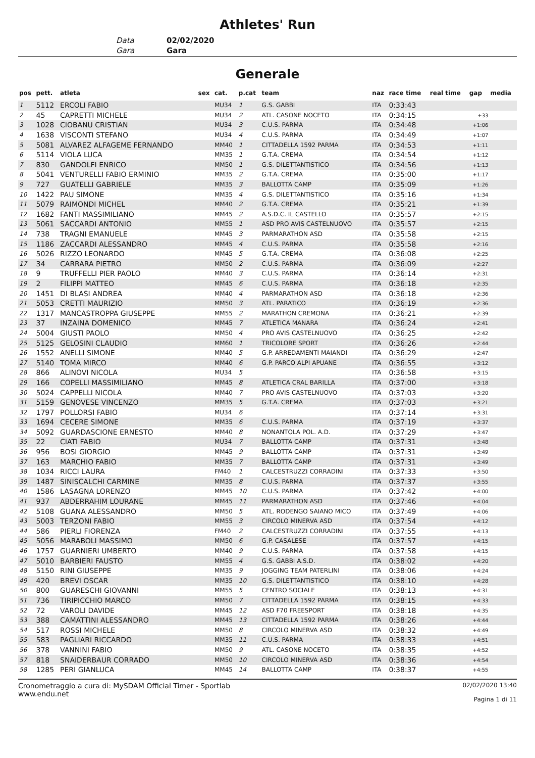Athletes' Run
Data 02/02/2020
Gara Gara
Generale
| pos | pett. | atleta | sex | cat. | p.cat | team | naz | race time | real time | gap | media |
| --- | --- | --- | --- | --- | --- | --- | --- | --- | --- | --- | --- |
| 1 | 5112 | ERCOLI FABIO | | MU34 | 1 | G.S. GABBI | ITA | 0:33:43 | | | |
| 2 | 45 | CAPRETTI MICHELE | | MU34 | 2 | ATL. CASONE NOCETO | ITA | 0:34:15 | | +33 | |
| 3 | 1028 | CIOBANU CRISTIAN | | MU34 | 3 | C.U.S. PARMA | ITA | 0:34:48 | | +1:06 | |
| 4 | 1638 | VISCONTI STEFANO | | MU34 | 4 | C.U.S. PARMA | ITA | 0:34:49 | | +1:07 | |
| 5 | 5081 | ALVAREZ ALFAGEME FERNANDO | | MM40 | 1 | CITTADELLA 1592 PARMA | ITA | 0:34:53 | | +1:11 | |
| 6 | 5114 | VIOLA LUCA | | MM35 | 1 | G.T.A. CREMA | ITA | 0:34:54 | | +1:12 | |
| 7 | 830 | GANDOLFI ENRICO | | MM50 | 1 | G.S. DILETTANTISTICO | ITA | 0:34:56 | | +1:13 | |
| 8 | 5041 | VENTURELLI FABIO ERMINIO | | MM35 | 2 | G.T.A. CREMA | ITA | 0:35:00 | | +1:17 | |
| 9 | 727 | GUATELLI GABRIELE | | MM35 | 3 | BALLOTTA CAMP | ITA | 0:35:09 | | +1:26 | |
| 10 | 1422 | PAU SIMONE | | MM35 | 4 | G.S. DILETTANTISTICO | ITA | 0:35:16 | | +1:34 | |
| 11 | 5079 | RAIMONDI MICHEL | | MM40 | 2 | G.T.A. CREMA | ITA | 0:35:21 | | +1:39 | |
| 12 | 1682 | FANTI MASSIMILIANO | | MM45 | 2 | A.S.D.C. IL CASTELLO | ITA | 0:35:57 | | +2:15 | |
| 13 | 5061 | SACCARDI ANTONIO | | MM55 | 1 | ASD PRO AVIS CASTELNUOVO | ITA | 0:35:57 | | +2:15 | |
| 14 | 738 | TRAGNI EMANUELE | | MM45 | 3 | PARMARATHON ASD | ITA | 0:35:58 | | +2:15 | |
| 15 | 1186 | ZACCARDI ALESSANDRO | | MM45 | 4 | C.U.S. PARMA | ITA | 0:35:58 | | +2:16 | |
| 16 | 5026 | RIZZO LEONARDO | | MM45 | 5 | G.T.A. CREMA | ITA | 0:36:08 | | +2:25 | |
| 17 | 34 | CARRARA PIETRO | | MM50 | 2 | C.U.S. PARMA | ITA | 0:36:09 | | +2:27 | |
| 18 | 9 | TRUFFELLI PIER PAOLO | | MM40 | 3 | C.U.S. PARMA | ITA | 0:36:14 | | +2:31 | |
| 19 | 2 | FILIPPI MATTEO | | MM45 | 6 | C.U.S. PARMA | ITA | 0:36:18 | | +2:35 | |
| 20 | 1451 | DI BLASI ANDREA | | MM40 | 4 | PARMARATHON ASD | ITA | 0:36:18 | | +2:36 | |
| 21 | 5053 | CRETTI MAURIZIO | | MM50 | 3 | ATL. PARATICO | ITA | 0:36:19 | | +2:36 | |
| 22 | 1317 | MANCASTROPPA GIUSEPPE | | MM55 | 2 | MARATHON CREMONA | ITA | 0:36:21 | | +2:39 | |
| 23 | 37 | INZAINA DOMENICO | | MM45 | 7 | ATLETICA MANARA | ITA | 0:36:24 | | +2:41 | |
| 24 | 5004 | GIUSTI PAOLO | | MM50 | 4 | PRO AVIS CASTELNUOVO | ITA | 0:36:25 | | +2:42 | |
| 25 | 5125 | GELOSINI CLAUDIO | | MM60 | 1 | TRICOLORE SPORT | ITA | 0:36:26 | | +2:44 | |
| 26 | 1552 | ANELLI SIMONE | | MM40 | 5 | G.P. ARREDAMENTI MAIANDI | ITA | 0:36:29 | | +2:47 | |
| 27 | 5140 | TOMA MIRCO | | MM40 | 6 | G.P. PARCO ALPI APUANE | ITA | 0:36:55 | | +3:12 | |
| 28 | 866 | ALINOVI NICOLA | | MU34 | 5 | | ITA | 0:36:58 | | +3:15 | |
| 29 | 166 | COPELLI MASSIMILIANO | | MM45 | 8 | ATLETICA CRAL BARILLA | ITA | 0:37:00 | | +3:18 | |
| 30 | 5024 | CAPPELLI NICOLA | | MM40 | 7 | PRO AVIS CASTELNUOVO | ITA | 0:37:03 | | +3:20 | |
| 31 | 5159 | GENOVESE VINCENZO | | MM35 | 5 | G.T.A. CREMA | ITA | 0:37:03 | | +3:21 | |
| 32 | 1797 | POLLORSI FABIO | | MU34 | 6 | | ITA | 0:37:14 | | +3:31 | |
| 33 | 1694 | CECERE SIMONE | | MM35 | 6 | C.U.S. PARMA | ITA | 0:37:19 | | +3:37 | |
| 34 | 5092 | GUARDASCIONE ERNESTO | | MM40 | 8 | NONANTOLA POL. A.D. | ITA | 0:37:29 | | +3:47 | |
| 35 | 22 | CIATI FABIO | | MU34 | 7 | BALLOTTA CAMP | ITA | 0:37:31 | | +3:48 | |
| 36 | 956 | BOSI GIORGIO | | MM45 | 9 | BALLOTTA CAMP | ITA | 0:37:31 | | +3:49 | |
| 37 | 163 | MARCHIO FABIO | | MM35 | 7 | BALLOTTA CAMP | ITA | 0:37:31 | | +3:49 | |
| 38 | 1034 | RICCI LAURA | | FM40 | 1 | CALCESTRUZZI CORRADINI | ITA | 0:37:33 | | +3:50 | |
| 39 | 1487 | SINISCALCHI CARMINE | | MM35 | 8 | C.U.S. PARMA | ITA | 0:37:37 | | +3:55 | |
| 40 | 1586 | LASAGNA LORENZO | | MM45 | 10 | C.U.S. PARMA | ITA | 0:37:42 | | +4:00 | |
| 41 | 937 | ABDERRAHIM LOURANE | | MM45 | 11 | PARMARATHON ASD | ITA | 0:37:46 | | +4:04 | |
| 42 | 5108 | GUANA ALESSANDRO | | MM50 | 5 | ATL. RODENGO SAIANO MICO | ITA | 0:37:49 | | +4:06 | |
| 43 | 5003 | TERZONI FABIO | | MM55 | 3 | CIRCOLO MINERVA ASD | ITA | 0:37:54 | | +4:12 | |
| 44 | 586 | PIERLI FIORENZA | | FM40 | 2 | CALCESTRUZZI CORRADINI | ITA | 0:37:55 | | +4:13 | |
| 45 | 5056 | MARABOLI MASSIMO | | MM50 | 6 | G.P. CASALESE | ITA | 0:37:57 | | +4:15 | |
| 46 | 1757 | GUARNIERI UMBERTO | | MM40 | 9 | C.U.S. PARMA | ITA | 0:37:58 | | +4:15 | |
| 47 | 5010 | BARBIERI FAUSTO | | MM55 | 4 | G.S. GABBI A.S.D. | ITA | 0:38:02 | | +4:20 | |
| 48 | 5150 | RINI GIUSEPPE | | MM35 | 9 | JOGGING TEAM PATERLINI | ITA | 0:38:06 | | +4:24 | |
| 49 | 420 | BREVI OSCAR | | MM35 | 10 | G.S. DILETTANTISTICO | ITA | 0:38:10 | | +4:28 | |
| 50 | 800 | GUARESCHI GIOVANNI | | MM55 | 5 | CENTRO SOCIALE | ITA | 0:38:13 | | +4:31 | |
| 51 | 736 | TIRIPICCHIO MARCO | | MM50 | 7 | CITTADELLA 1592 PARMA | ITA | 0:38:15 | | +4:33 | |
| 52 | 72 | VAROLI DAVIDE | | MM45 | 12 | ASD F70 FREESPORT | ITA | 0:38:18 | | +4:35 | |
| 53 | 388 | CAMATTINI ALESSANDRO | | MM45 | 13 | CITTADELLA 1592 PARMA | ITA | 0:38:26 | | +4:44 | |
| 54 | 517 | ROSSI MICHELE | | MM50 | 8 | CIRCOLO MINERVA ASD | ITA | 0:38:32 | | +4:49 | |
| 55 | 583 | PAGLIARI RICCARDO | | MM35 | 11 | C.U.S. PARMA | ITA | 0:38:33 | | +4:51 | |
| 56 | 378 | VANNINI FABIO | | MM50 | 9 | ATL. CASONE NOCETO | ITA | 0:38:35 | | +4:52 | |
| 57 | 818 | SNAIDERBAUR CORRADO | | MM50 | 10 | CIRCOLO MINERVA ASD | ITA | 0:38:36 | | +4:54 | |
| 58 | 1285 | PERI GIANLUCA | | MM45 | 14 | BALLOTTA CAMP | ITA | 0:38:37 | | +4:55 | |
Cronometraggio a cura di: MySDAM Official Timer - Sportlab
www.endu.net
02/02/2020 13:40
Pagina 1 di 11